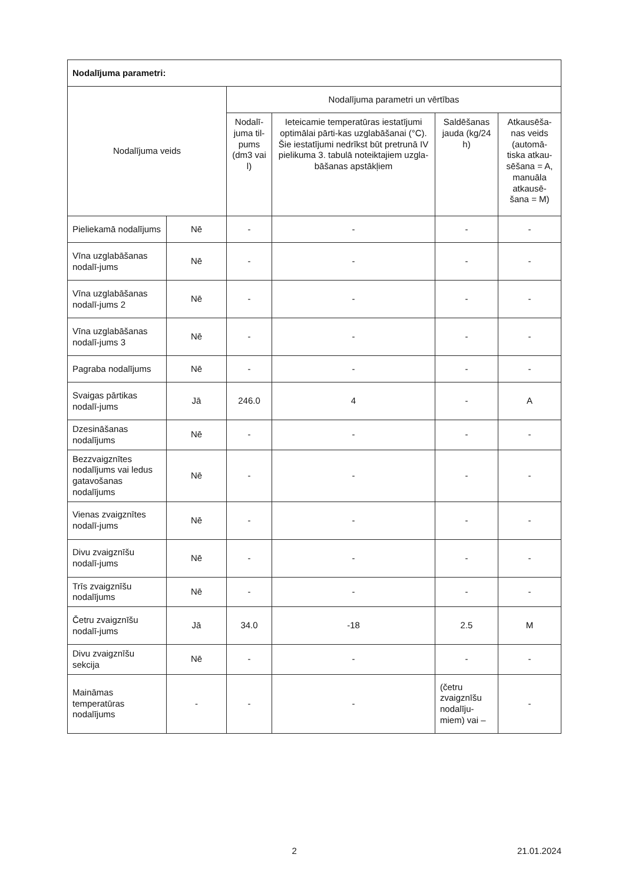| Nodalījuma parametri: | | | | | |
| --- | --- | --- | --- | --- | --- |
| Nodalījuma veids | | Nodalījuma parametri un vērtības | | | |
| | | Nodalī-juma til-pums (dm3 vai l) | Ieteicamie temperatūras iestatījumi optimālai pārti-kas uzglabāšanai (°C). Šie iestatījumi nedrīkst būt pretrunā IV pielikuma 3. tabulā noteiktajiem uzgla-bāšanas apstākļiem | Saldēšanas jauda (kg/24 h) | Atkausēša-nas veids (automā-tiska atkau-sēšana = A, manuāla atkausē-šana = M) |
| Pieliekamā nodalījums | Nē | - | - | - | - |
| Vīna uzglabāšanas nodalī-jums | Nē | - | - | - | - |
| Vīna uzglabāšanas nodalī-jums 2 | Nē | - | - | - | - |
| Vīna uzglabāšanas nodalī-jums 3 | Nē | - | - | - | - |
| Pagraba nodalījums | Nē | - | - | - | - |
| Svaigas pārtikas nodalī-jums | Jā | 246.0 | 4 | - | A |
| Dzesināšanas nodalījums | Nē | - | - | - | - |
| Bezzvaigznītes nodalījums vai ledus gatavošanas nodalījums | Nē | - | - | - | - |
| Vienas zvaigznītes nodalī-jums | Nē | - | - | - | - |
| Divu zvaigznīšu nodalī-jums | Nē | - | - | - | - |
| Trīs zvaigznīšu nodalījums | Nē | - | - | - | - |
| Četru zvaigznīšu nodalī-jums | Jā | 34.0 | -18 | 2.5 | M |
| Divu zvaigznīšu sekcija | Nē | - | - | - | - |
| Maināmas temperatūras nodalījums | - | - | - | (četru zvaigznīšu nodalīju-miem) vai – | - |
x 2 21.01.2024